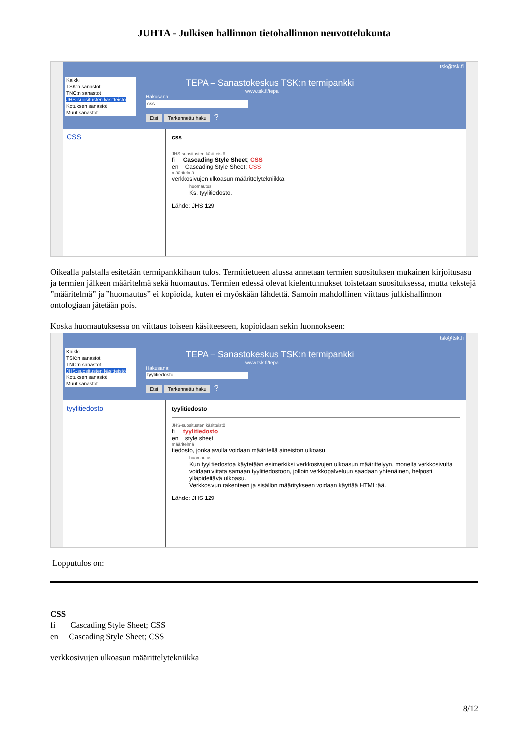JUHTA - Julkisen hallinnon tietohallinnon neuvottelukunta
Kaikki
TSK:n sanastot
TNC:n sanastot
JHS-suositusten käsitteistö
Kotuksen sanastot
Muut sanastot
TEPA – Sanastokeskus TSK:n termipankki
www.tsk.fi/tepa
Hakusana:
css
Etsi Tarkennettu haku ?
tsk@tsk.fi
CSS
css
JHS-suositusten käsitteistö
fi Cascading Style Sheet; CSS
en Cascading Style Sheet; CSS
määritelmä
verkkosivujen ulkoasun määrittelytekniikka
huomautus
Ks. tyylitiedosto.
Lähde: JHS 129
Oikealla palstalla esitetään termipankkihaun tulos. Termitietueen alussa annetaan termien suosituksen mukainen kirjoitusasu ja termien jälkeen määritelmä sekä huomautus. Termien edessä olevat kielentunnukset toistetaan suosituksessa, mutta tekstejä ”määritelmä” ja ”huomautus” ei kopioida, kuten ei myöskään lähdettä. Samoin mahdollinen viittaus julkishallinnon ontologiaan jätetään pois.
Koska huomautuksessa on viittaus toiseen käsitteeseen, kopioidaan sekin luonnokseen:
Kaikki
TSK:n sanastot
TNC:n sanastot
JHS-suositusten käsitteistö
Kotuksen sanastot
Muut sanastot
TEPA – Sanastokeskus TSK:n termipankki
www.tsk.fi/tepa
Hakusana:
tyylitiedosto
Etsi Tarkennettu haku ?
tsk@tsk.fi
tyylitiedosto
tyylitiedosto
JHS-suositusten käsitteistö
fi tyylitiedosto
en style sheet
määritelmä
tiedosto, jonka avulla voidaan määritellä aineiston ulkoasu
huomautus
Kun tyylitiedostoa käytetään esimerkiksi verkkosivujen ulkoasun määrittelyyn, monelta verkkosivulta voidaan viitata samaan tyylitiedostoon, jolloin verkkopalveluun saadaan yhtenäinen, helposti ylläpidettävä ulkoasu.
Verkkosivun rakenteen ja sisällön määritykseen voidaan käyttää HTML:ää.
Lähde: JHS 129
Lopputulos on:
CSS
fi Cascading Style Sheet; CSS
en Cascading Style Sheet; CSS
verkkosivujen ulkoasun määrittelytekniikka
8/12